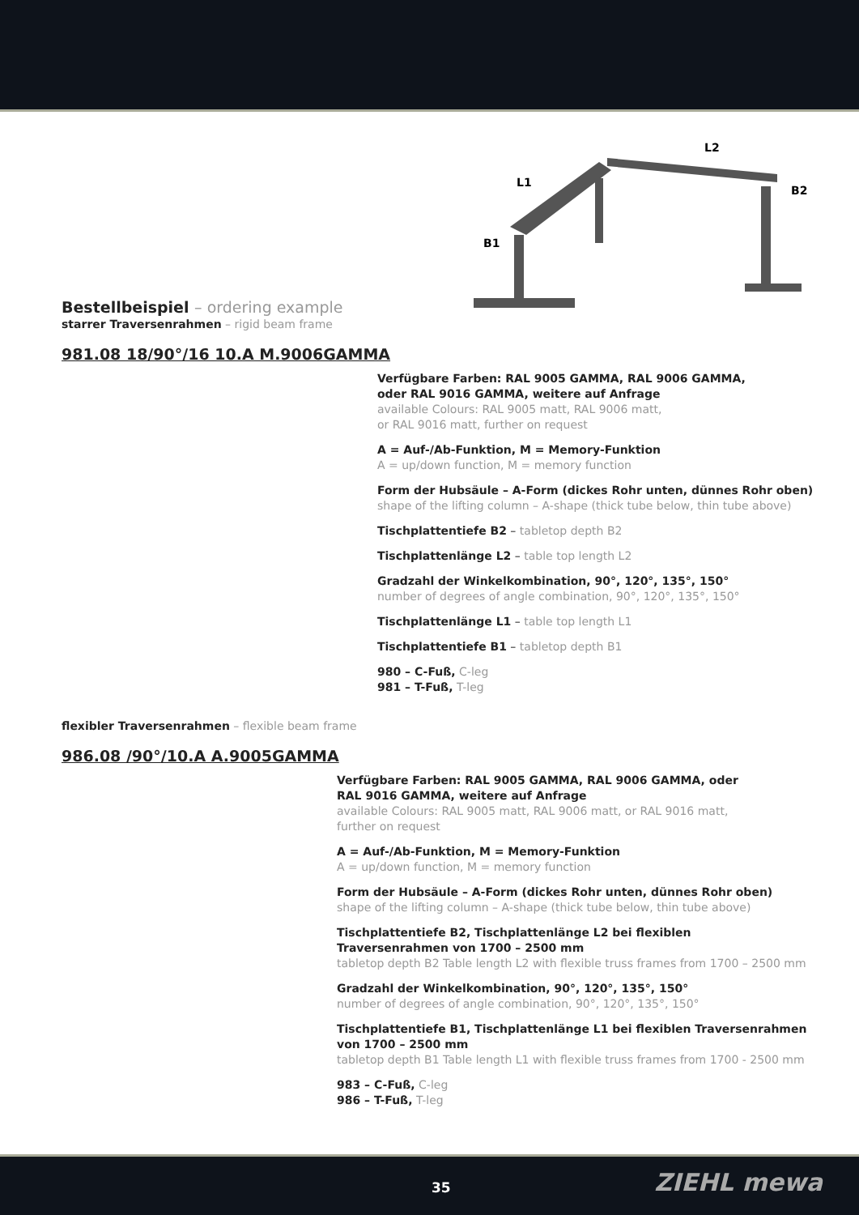L2
L1
B2
B1
Bestellbeispiel – ordering example
starrer Traversenrahmen – rigid beam frame
981.08 18/90°/16 10.A M.9006GAMMA
Verfügbare Farben: RAL 9005 GAMMA, RAL 9006 GAMMA,
oder RAL 9016 GAMMA, weitere auf Anfrage
available Colours: RAL 9005 matt, RAL 9006 matt,
or RAL 9016 matt, further on request
A = Auf-/Ab-Funktion, M = Memory-Funktion
A = up/down function, M = memory function
Form der Hubsäule – A-Form (dickes Rohr unten, dünnes Rohr oben)
shape of the lifting column – A-shape (thick tube below, thin tube above)
Tischplattentiefe B2 – tabletop depth B2
Tischplattenlänge L2 – table top length L2
Gradzahl der Winkelkombination, 90°, 120°, 135°, 150°
number of degrees of angle combination, 90°, 120°, 135°, 150°
Tischplattenlänge L1 – table top length L1
Tischplattentiefe B1 – tabletop depth B1
980 – C-Fuß, C-leg
981 – T-Fuß, T-leg
flexibler Traversenrahmen – flexible beam frame
986.08 /90°/10.A A.9005GAMMA
Verfügbare Farben: RAL 9005 GAMMA, RAL 9006 GAMMA, oder
RAL 9016 GAMMA, weitere auf Anfrage
available Colours: RAL 9005 matt, RAL 9006 matt, or RAL 9016 matt,
further on request
A = Auf-/Ab-Funktion, M = Memory-Funktion
A = up/down function, M = memory function
Form der Hubsäule – A-Form (dickes Rohr unten, dünnes Rohr oben)
shape of the lifting column – A-shape (thick tube below, thin tube above)
Tischplattentiefe B2, Tischplattenlänge L2 bei flexiblen
Traversenrahmen von 1700 – 2500 mm
tabletop depth B2 Table length L2 with flexible truss frames from 1700 – 2500 mm
Gradzahl der Winkelkombination, 90°, 120°, 135°, 150°
number of degrees of angle combination, 90°, 120°, 135°, 150°
Tischplattentiefe B1, Tischplattenlänge L1 bei flexiblen Traversenrahmen
von 1700 – 2500 mm
tabletop depth B1 Table length L1 with flexible truss frames from 1700 - 2500 mm
983 – C-Fuß, C-leg
986 – T-Fuß, T-leg
35 ZIEHL mewa